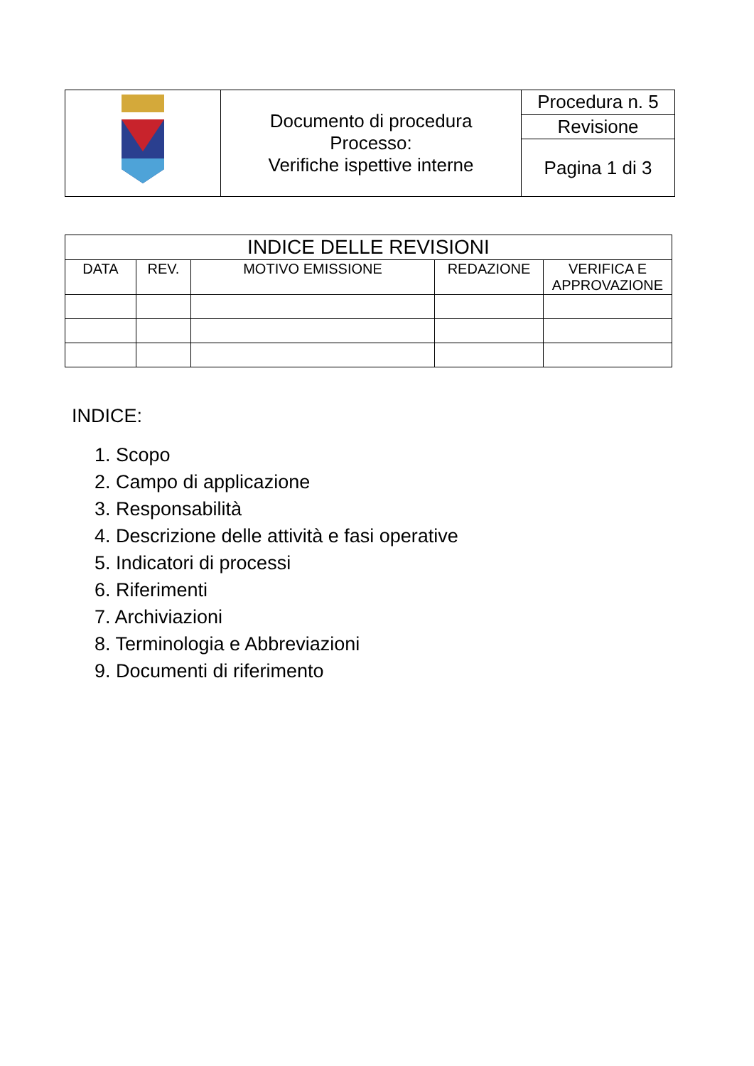| | Documento di procedura Processo: Verifiche ispettive interne | Procedura n. 5 |
| | | Revisione |
| | | Pagina 1 di 3 |
| INDICE DELLE REVISIONI | | | | |
| --- | --- | --- | --- | --- |
| DATA | REV. | MOTIVO EMISSIONE | REDAZIONE | VERIFICA E APPROVAZIONE |
INDICE:
1. Scopo
2. Campo di applicazione
3. Responsabilità
4. Descrizione delle attività e fasi operative
5. Indicatori di processi
6. Riferimenti
7. Archiviazioni
8. Terminologia e Abbreviazioni
9. Documenti di riferimento